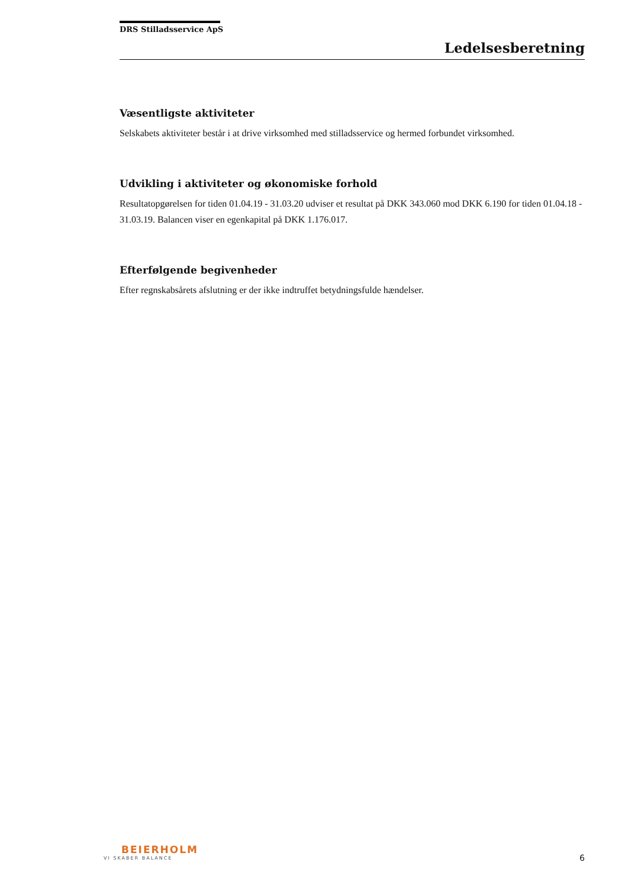DRS Stilladsservice ApS
Ledelsesberetning
Væsentligste aktiviteter
Selskabets aktiviteter består i at drive virksomhed med stilladsservice og hermed forbundet virksomhed.
Udvikling i aktiviteter og økonomiske forhold
Resultatopgørelsen for tiden 01.04.19 - 31.03.20 udviser et resultat på DKK 343.060 mod DKK 6.190 for tiden 01.04.18 - 31.03.19. Balancen viser en egenkapital på DKK 1.176.017.
Efterfølgende begivenheder
Efter regnskabsårets afslutning er der ikke indtruffet betydningsfulde hændelser.
BEIERHOLM
VI SKABER BALANCE
6